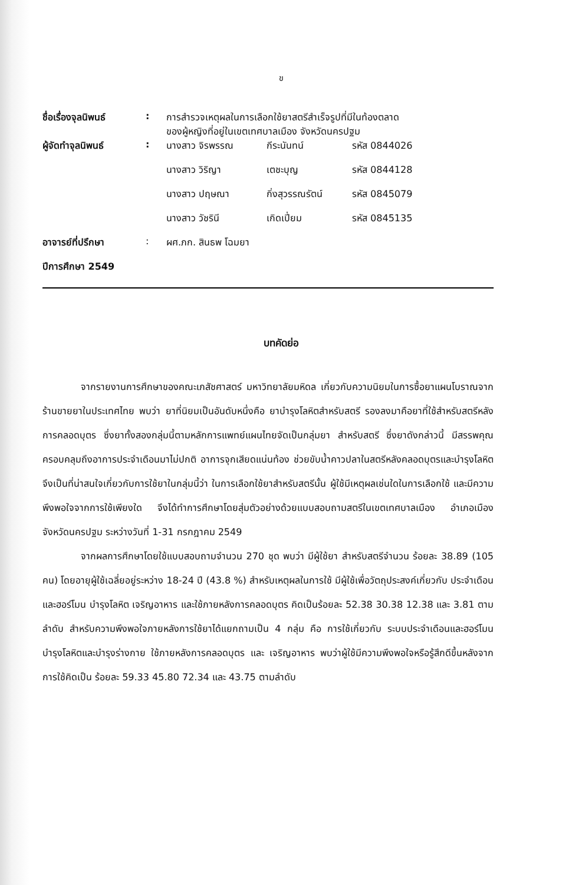ข
| ชื่อเรื่องจุลนิพนธ์ | : | การสำรวจเหตุผลในการเลือกใช้ยาสตรีสำเร็จรูปที่มีในท้องตลาด ของผู้หญิงที่อยู่ในเขตเทศบาลเมือง จังหวัดนครปฐม | | |
| ผู้จัดทำจุลนิพนธ์ | : | นางสาว จิรพรรณ | กีระนันทน์ | รหัส 0844026 |
| | | นางสาว วิริญา | เตชะบุญ | รหัส 0844128 |
| | | นางสาว ปฤษณา | กิ่งสุวรรณรัตน์ | รหัส 0845079 |
| | | นางสาว วัชรินี | เกิดเปี่ยม | รหัส 0845135 |
| อาจารย์ที่ปรึกษา | : | ผศ.ภก. สินธพ โฉมยา | | |
| ปีการศึกษา 2549 | | | | |
บทคัดย่อ
จากรายงานการศึกษาของคณะเภสัชศาสตร์ มหาวิทยาลัยมหิดล เกี่ยวกับความนิยมในการซื้อยาแผนโบราณจากร้านขายยาในประเทศไทย พบว่า ยาที่นิยมเป็นอันดับหนึ่งคือ ยาบำรุงโลหิตสำหรับสตรี รองลงมาคือยาที่ใช้สำหรับสตรีหลังการคลอดบุตร ซึ่งยาทั้งสองกลุ่มนี้ตามหลักการแพทย์แผนไทยจัดเป็นกลุ่มยา สำหรับสตรี ซึ่งยาดังกล่าวนี้ มีสรรพคุณครอบคลุมถึงอาการประจำเดือนมาไม่ปกติ อาการจุกเสียดแน่นท้อง ช่วยขับน้ำคาวปลาในสตรีหลังคลอดบุตรและบำรุงโลหิต จึงเป็นที่น่าสนใจเกี่ยวกับการใช้ยาในกลุ่มนี้ว่า ในการเลือกใช้ยาสำหรับสตรีนั้น ผู้ใช้มีเหตุผลเช่นใดในการเลือกใช้ และมีความพึงพอใจจากการใช้เพียงใด จึงได้ทำการศึกษาโดยสุ่มตัวอย่างด้วยแบบสอบถามสตรีในเขตเทศบาลเมือง อำเภอเมือง จังหวัดนครปฐม ระหว่างวันที่ 1-31 กรกฎาคม 2549
จากผลการศึกษาโดยใช้แบบสอบถามจำนวน 270 ชุด พบว่า มีผู้ใช้ยา สำหรับสตรีจำนวน ร้อยละ 38.89 (105 คน) โดยอายุผู้ใช้เฉลี่ยอยู่ระหว่าง 18-24 ปี (43.8 %) สำหรับเหตุผลในการใช้ มีผู้ใช้เพื่อวัตถุประสงค์เกี่ยวกับ ประจำเดือนและฮอร์โมน บำรุงโลหิต เจริญอาหาร และใช้ภายหลังการคลอดบุตร คิดเป็นร้อยละ 52.38 30.38 12.38 และ 3.81 ตามลำดับ สำหรับความพึงพอใจภายหลังการใช้ยาได้แยกถามเป็น 4 กลุ่ม คือ การใช้เกี่ยวกับ ระบบประจำเดือนและฮอร์โมน บำรุงโลหิตและบำรุงร่างกาย ใช้ภายหลังการคลอดบุตร และ เจริญอาหาร พบว่าผู้ใช้มีความพึงพอใจหรือรู้สึกดีขึ้นหลังจากการใช้คิดเป็น ร้อยละ 59.33 45.80 72.34 และ 43.75 ตามลำดับ